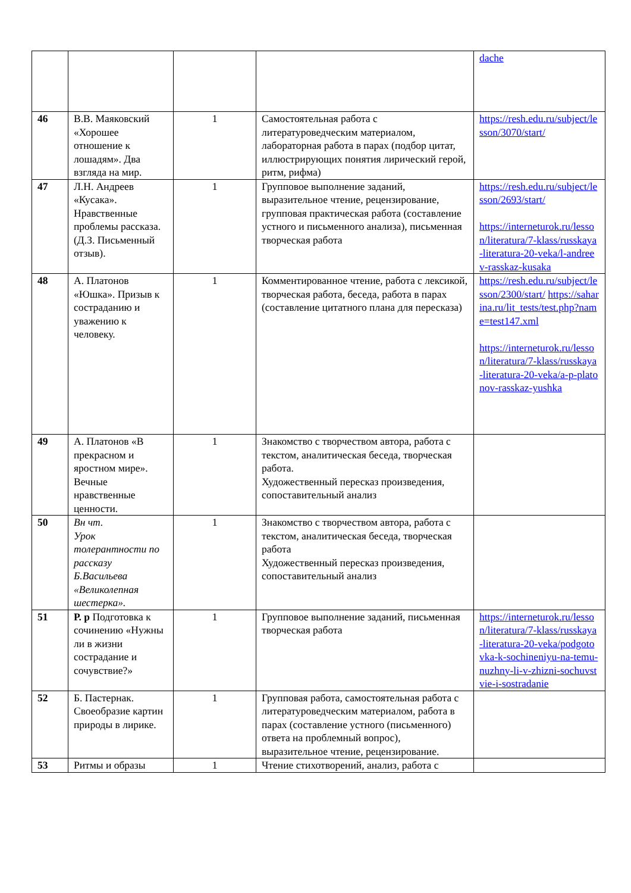| | | | | dache |
| 46 | В.В. Маяковский «Хорошее отношение к лошадям». Два взгляда на мир. | 1 | Самостоятельная работа с литературоведческим материалом, лабораторная работа в парах (подбор цитат, иллюстрирующих понятия лирический герой, ритм, рифма) | https://resh.edu.ru/subject/lesson/3070/start/ |
| 47 | Л.Н. Андреев «Кусака». Нравственные проблемы рассказа. (Д.З. Письменный отзыв). | 1 | Групповое выполнение заданий, выразительное чтение, рецензирование, групповая практическая работа (составление устного и письменного анализа), письменная творческая работа | https://resh.edu.ru/subject/lesson/2693/start/ https://interneturok.ru/lesson/literatura/7-klass/russkaya-literatura-20-veka/l-andreev-rasskaz-kusaka |
| 48 | А. Платонов «Юшка». Призыв к состраданию и уважению к человеку. | 1 | Комментированное чтение, работа с лексикой, творческая работа, беседа, работа в парах (составление цитатного плана для пересказа) | https://resh.edu.ru/subject/lesson/2300/start/ https://saharina.ru/lit_tests/test.php?name=test147.xml https://interneturok.ru/lesson/literatura/7-klass/russkaya-literatura-20-veka/a-p-platonov-rasskaz-yushka |
| 49 | А. Платонов «В прекрасном и яростном мире». Вечные нравственные ценности. | 1 | Знакомство с творчеством автора, работа с текстом, аналитическая беседа, творческая работа. Художественный пересказ произведения, сопоставительный анализ | |
| 50 | Вн чт. Урок толерантности по рассказу Б.Васильева «Великолепная шестерка». | 1 | Знакомство с творчеством автора, работа с текстом, аналитическая беседа, творческая работа Художественный пересказ произведения, сопоставительный анализ | |
| 51 | Р. р Подготовка к сочинению «Нужны ли в жизни сострадание и сочувствие?» | 1 | Групповое выполнение заданий, письменная творческая работа | https://interneturok.ru/lesson/literatura/7-klass/russkaya-literatura-20-veka/podgotovka-k-sochineniyu-na-temu-nuzhny-li-v-zhizni-sochuvstvie-i-sostradanie |
| 52 | Б. Пастернак. Своеобразие картин природы в лирике. | 1 | Групповая работа, самостоятельная работа с литературоведческим материалом, работа в парах (составление устного (письменного) ответа на проблемный вопрос), выразительное чтение, рецензирование. | |
| 53 | Ритмы и образы | 1 | Чтение стихотворений, анализ, работа с | |